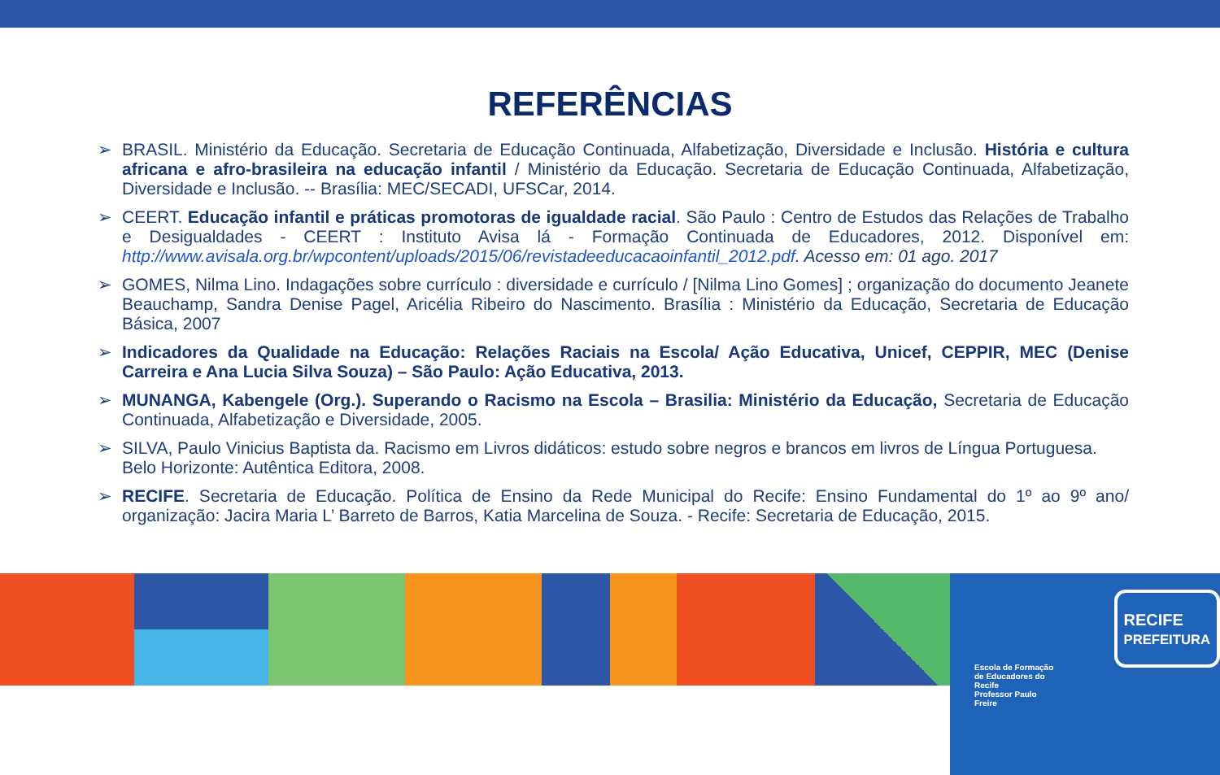REFERÊNCIAS
➢ BRASIL. Ministério da Educação. Secretaria de Educação Continuada, Alfabetização, Diversidade e Inclusão. História e cultura africana e afro-brasileira na educação infantil / Ministério da Educação. Secretaria de Educação Continuada, Alfabetização, Diversidade e Inclusão. -- Brasília: MEC/SECADI, UFSCar, 2014.
➢ CEERT. Educação infantil e práticas promotoras de igualdade racial. São Paulo : Centro de Estudos das Relações de Trabalho e Desigualdades - CEERT : Instituto Avisa lá - Formação Continuada de Educadores, 2012. Disponível em: http://www.avisala.org.br/wpcontent/uploads/2015/06/revistadeeducacaoinfantil_2012.pdf. Acesso em: 01 ago. 2017
➢ GOMES, Nilma Lino. Indagações sobre currículo : diversidade e currículo / [Nilma Lino Gomes] ; organização do documento Jeanete Beauchamp, Sandra Denise Pagel, Aricélia Ribeiro do Nascimento. Brasília : Ministério da Educação, Secretaria de Educação Básica, 2007
➢ Indicadores da Qualidade na Educação: Relações Raciais na Escola/ Ação Educativa, Unicef, CEPPIR, MEC (Denise Carreira e Ana Lucia Silva Souza) – São Paulo: Ação Educativa, 2013.
➢ MUNANGA, Kabengele (Org.). Superando o Racismo na Escola – Brasilia: Ministério da Educação, Secretaria de Educação Continuada, Alfabetização e Diversidade, 2005.
➢ SILVA, Paulo Vinicius Baptista da. Racismo em Livros didáticos: estudo sobre negros e brancos em livros de Língua Portuguesa. Belo Horizonte: Autêntica Editora, 2008.
➢ RECIFE. Secretaria de Educação. Política de Ensino da Rede Municipal do Recife: Ensino Fundamental do 1º ao 9º ano/ organização: Jacira Maria L’ Barreto de Barros, Katia Marcelina de Souza. - Recife: Secretaria de Educação, 2015.
Escola de Formação de Educadores do Recife
Professor Paulo Freire RECIFE
PREFEITURA